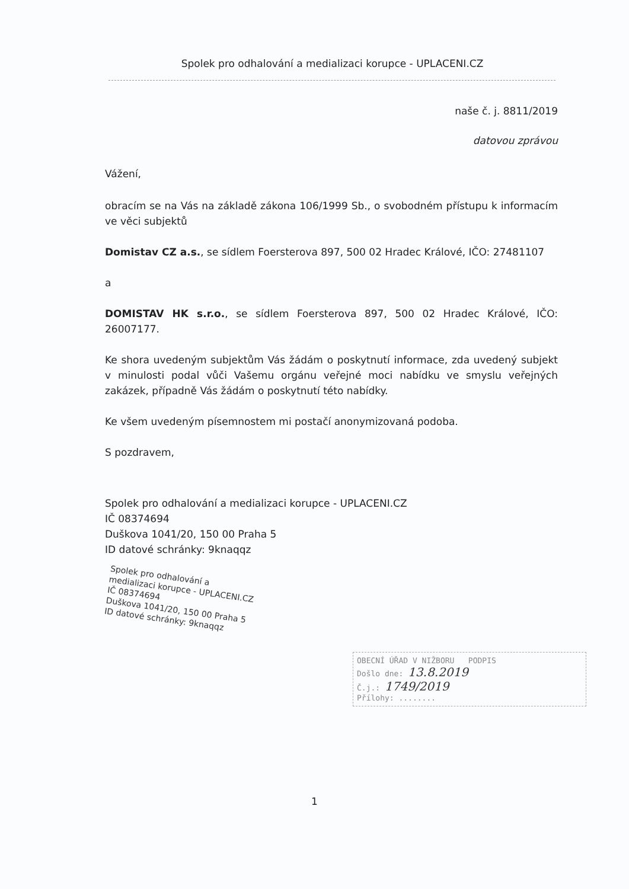Spolek pro odhalování a medializaci korupce - UPLACENI.CZ
naše č. j. 8811/2019
datovou zprávou
Vážení,
obracím se na Vás na základě zákona 106/1999 Sb., o svobodném přístupu k informacím ve věci subjektů
Domistav CZ a.s., se sídlem Foersterova 897, 500 02 Hradec Králové, IČO: 27481107
a
DOMISTAV HK s.r.o., se sídlem Foersterova 897, 500 02 Hradec Králové, IČO: 26007177.
Ke shora uvedeným subjektům Vás žádám o poskytnutí informace, zda uvedený subjekt v minulosti podal vůči Vašemu orgánu veřejné moci nabídku ve smyslu veřejných zakázek, případně Vás žádám o poskytnutí této nabídky.
Ke všem uvedeným písemnostem mi postačí anonymizovaná podoba.
S pozdravem,
Spolek pro odhalování a medializaci korupce - UPLACENI.CZ
IČ 08374694
Duškova 1041/20, 150 00 Praha 5
ID datové schránky: 9knaqqz
Spolek pro odhalování a
medializaci korupce - UPLACENI.CZ
IČ 08374694
Duškova 1041/20, 150 00 Praha 5
ID datové schránky: 9knaqqz
OBECNÍ ÚŘAD V NIŽBORU PODPIS
Došlo dne: 13.8.2019
Č.j.: 1749/2019
Přílohy: ........
1